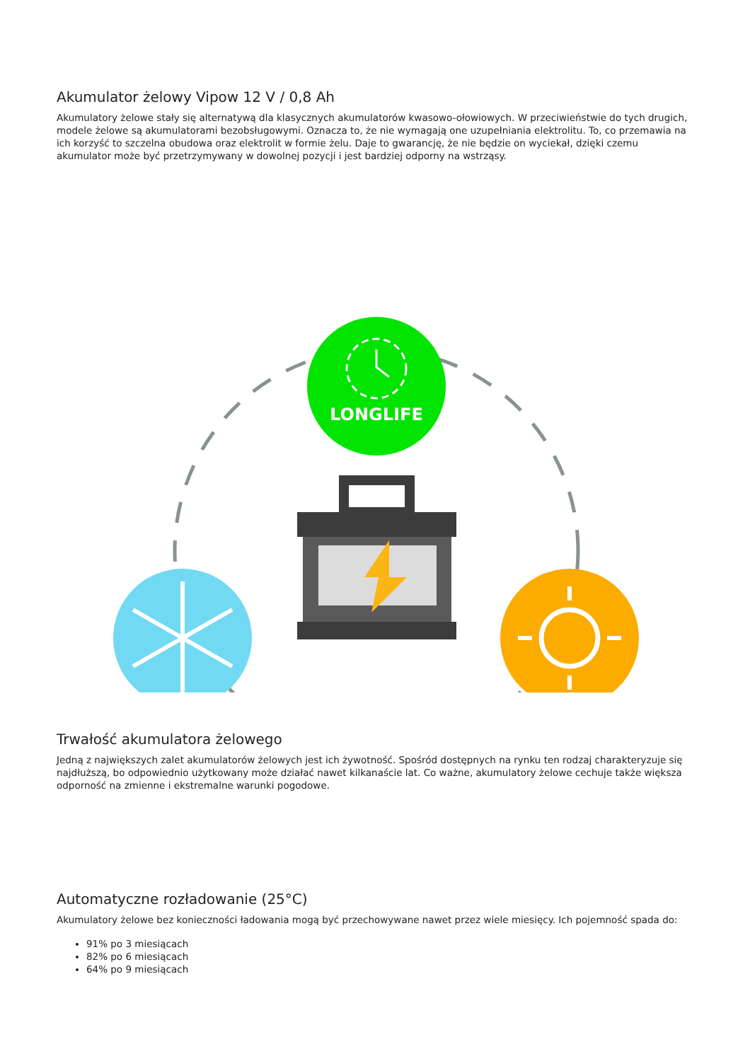Akumulator żelowy Vipow 12 V / 0,8 Ah
Akumulatory żelowe stały się alternatywą dla klasycznych akumulatorów kwasowo-ołowiowych. W przeciwieństwie do tych drugich, modele żelowe są akumulatorami bezobsługowymi. Oznacza to, że nie wymagają one uzupełniania elektrolitu. To, co przemawia na ich korzyść to szczelna obudowa oraz elektrolit w formie żelu. Daje to gwarancję, że nie będzie on wyciekał, dzięki czemu akumulator może być przetrzymywany w dowolnej pozycji i jest bardziej odporny na wstrząsy.
LONGLIFE
Trwałość akumulatora żelowego
Jedną z największych zalet akumulatorów żelowych jest ich żywotność. Spośród dostępnych na rynku ten rodzaj charakteryzuje się najdłuższą, bo odpowiednio użytkowany może działać nawet kilkanaście lat. Co ważne, akumulatory żelowe cechuje także większa odporność na zmienne i ekstremalne warunki pogodowe.
Automatyczne rozładowanie (25°C)
Akumulatory żelowe bez konieczności ładowania mogą być przechowywane nawet przez wiele miesięcy. Ich pojemność spada do:
91% po 3 miesiącach
82% po 6 miesiącach
64% po 9 miesiącach